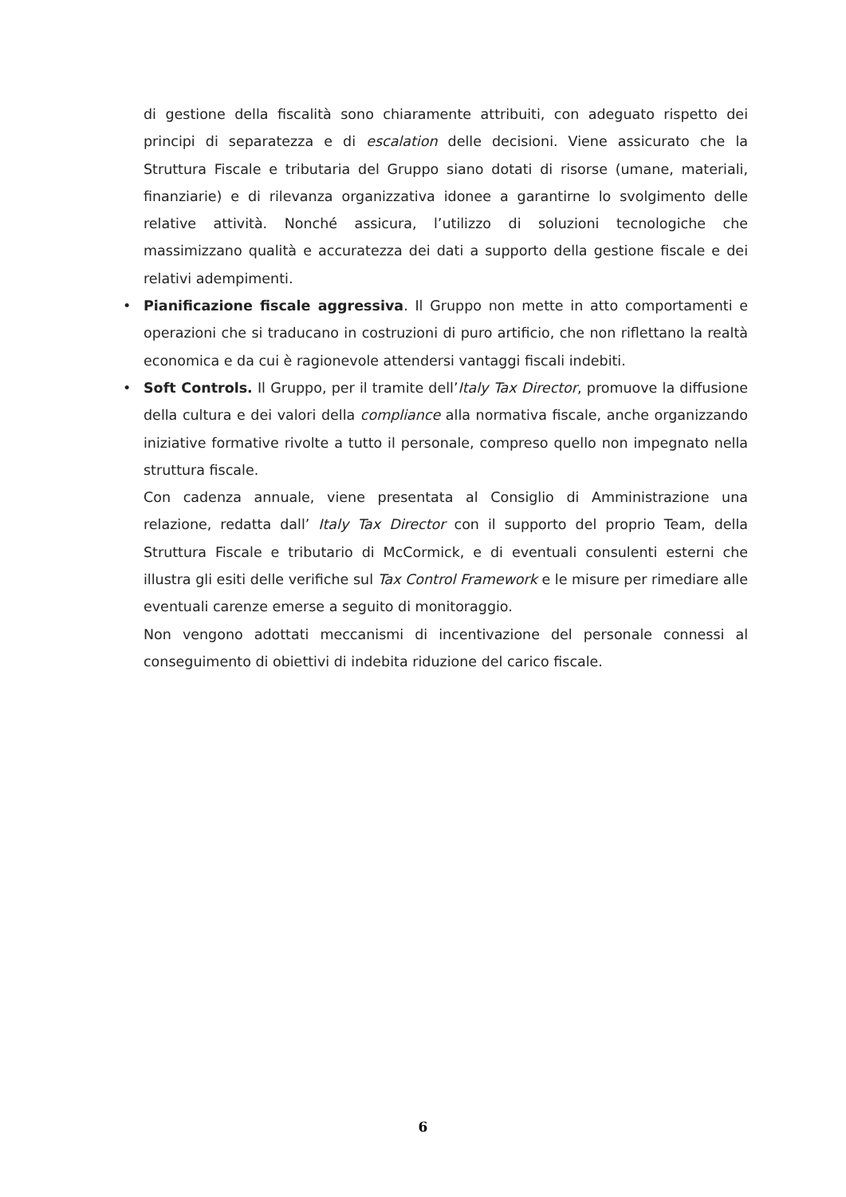di gestione della fiscalità sono chiaramente attribuiti, con adeguato rispetto dei principi di separatezza e di escalation delle decisioni. Viene assicurato che la Struttura Fiscale e tributaria del Gruppo siano dotati di risorse (umane, materiali, finanziarie) e di rilevanza organizzativa idonee a garantirne lo svolgimento delle relative attività. Nonché assicura, l’utilizzo di soluzioni tecnologiche che massimizzano qualità e accuratezza dei dati a supporto della gestione fiscale e dei relativi adempimenti.
• Pianificazione fiscale aggressiva. Il Gruppo non mette in atto comportamenti e operazioni che si traducano in costruzioni di puro artificio, che non riflettano la realtà economica e da cui è ragionevole attendersi vantaggi fiscali indebiti.
• Soft Controls. Il Gruppo, per il tramite dell’Italy Tax Director, promuove la diffusione della cultura e dei valori della compliance alla normativa fiscale, anche organizzando iniziative formative rivolte a tutto il personale, compreso quello non impegnato nella struttura fiscale.
Con cadenza annuale, viene presentata al Consiglio di Amministrazione una relazione, redatta dall’ Italy Tax Director con il supporto del proprio Team, della Struttura Fiscale e tributario di McCormick, e di eventuali consulenti esterni che illustra gli esiti delle verifiche sul Tax Control Framework e le misure per rimediare alle eventuali carenze emerse a seguito di monitoraggio.
Non vengono adottati meccanismi di incentivazione del personale connessi al conseguimento di obiettivi di indebita riduzione del carico fiscale.
6